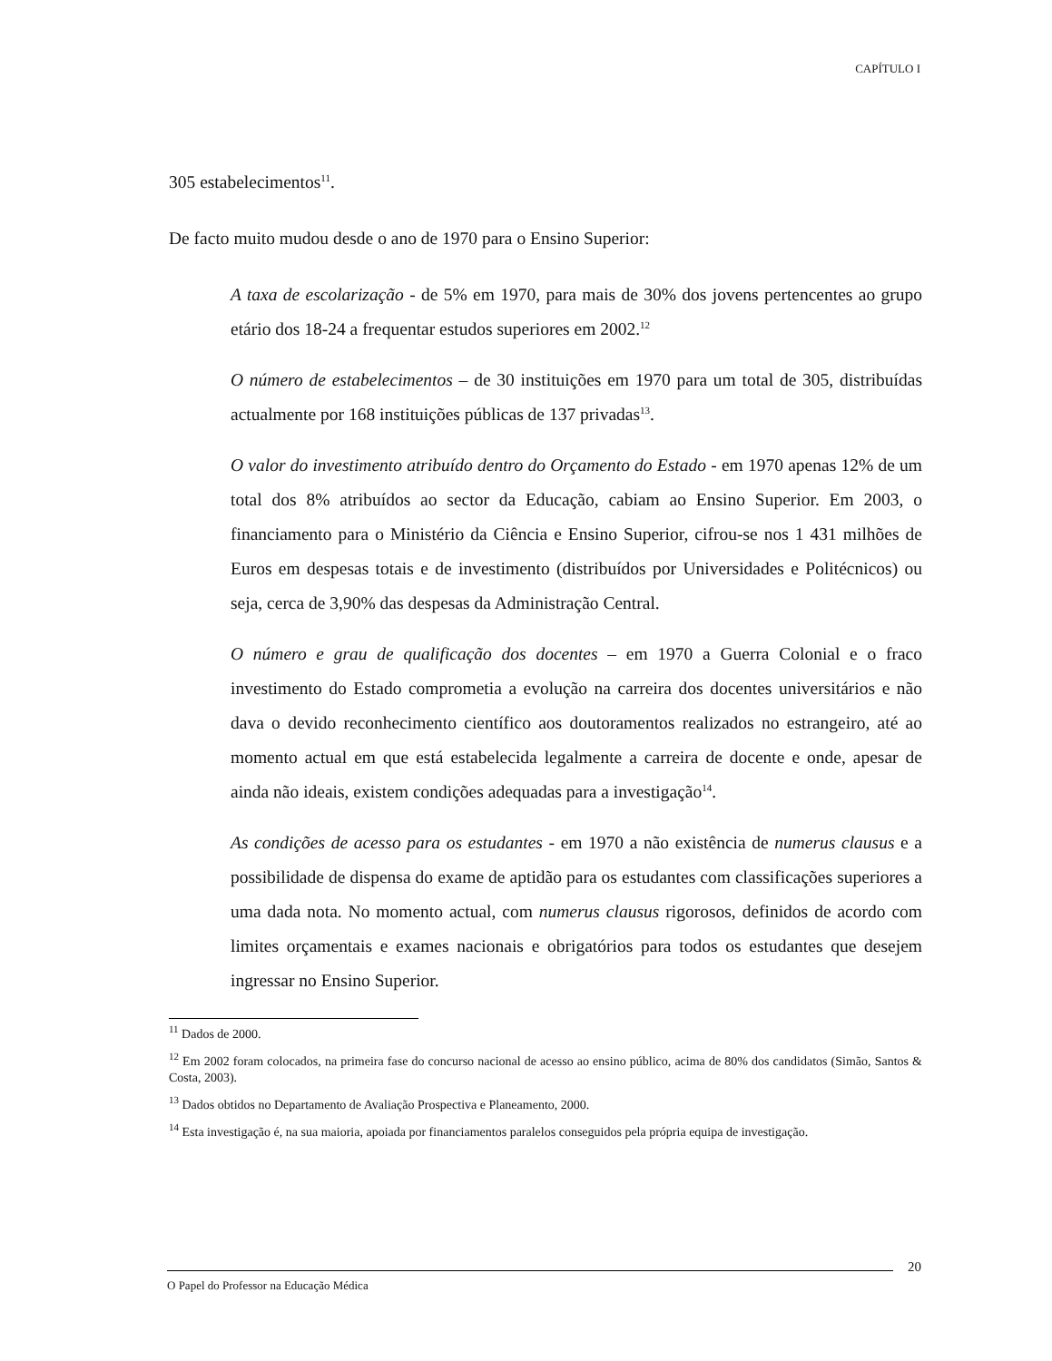CAPÍTULO I
305 estabelecimentos<sup>11</sup>.
De facto muito mudou desde o ano de 1970 para o Ensino Superior:
A taxa de escolarização - de 5% em 1970, para mais de 30% dos jovens pertencentes ao grupo etário dos 18-24 a frequentar estudos superiores em 2002.<sup>12</sup>
O número de estabelecimentos – de 30 instituições em 1970 para um total de 305, distribuídas actualmente por 168 instituições públicas de 137 privadas<sup>13</sup>.
O valor do investimento atribuído dentro do Orçamento do Estado - em 1970 apenas 12% de um total dos 8% atribuídos ao sector da Educação, cabiam ao Ensino Superior. Em 2003, o financiamento para o Ministério da Ciência e Ensino Superior, cifrou-se nos 1 431 milhões de Euros em despesas totais e de investimento (distribuídos por Universidades e Politécnicos) ou seja, cerca de 3,90% das despesas da Administração Central.
O número e grau de qualificação dos docentes – em 1970 a Guerra Colonial e o fraco investimento do Estado comprometia a evolução na carreira dos docentes universitários e não dava o devido reconhecimento científico aos doutoramentos realizados no estrangeiro, até ao momento actual em que está estabelecida legalmente a carreira de docente e onde, apesar de ainda não ideais, existem condições adequadas para a investigação<sup>14</sup>.
As condições de acesso para os estudantes - em 1970 a não existência de numerus clausus e a possibilidade de dispensa do exame de aptidão para os estudantes com classificações superiores a uma dada nota. No momento actual, com numerus clausus rigorosos, definidos de acordo com limites orçamentais e exames nacionais e obrigatórios para todos os estudantes que desejem ingressar no Ensino Superior.
<sup>11</sup> Dados de 2000.
<sup>12</sup> Em 2002 foram colocados, na primeira fase do concurso nacional de acesso ao ensino público, acima de 80% dos candidatos (Simão, Santos & Costa, 2003).
<sup>13</sup> Dados obtidos no Departamento de Avaliação Prospectiva e Planeamento, 2000.
<sup>14</sup> Esta investigação é, na sua maioria, apoiada por financiamentos paralelos conseguidos pela própria equipa de investigação.
20
O Papel do Professor na Educação Médica